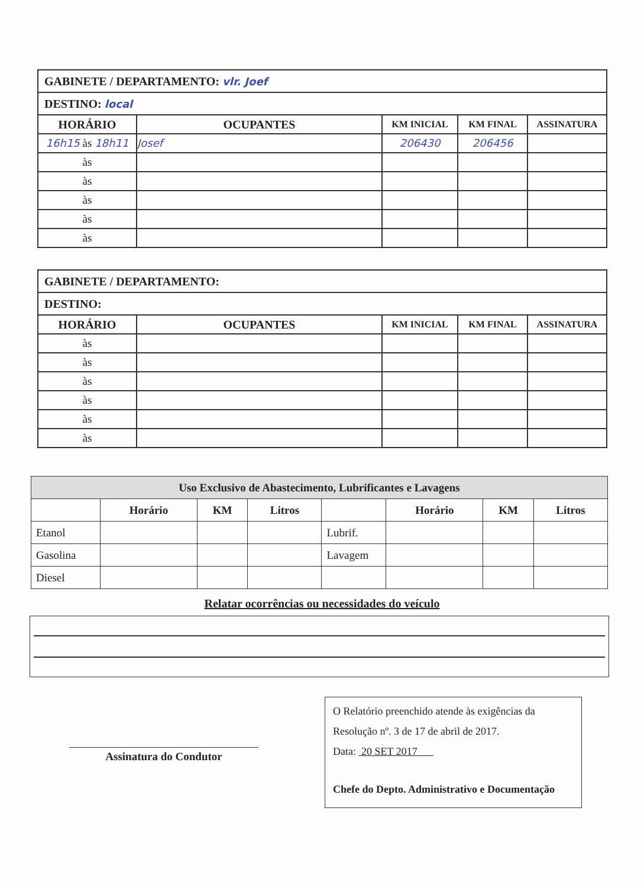| GABINETE / DEPARTAMENTO: vlr. Joef | | | | |
| DESTINO: local | | | | |
| HORÁRIO | OCUPANTES | KM INICIAL | KM FINAL | ASSINATURA |
| 16h15 às 18h11 | Josef | 206430 | 206456 | |
| às | | | | |
| às | | | | |
| às | | | | |
| às | | | | |
| às | | | | |
| GABINETE / DEPARTAMENTO: | | | | |
| DESTINO: | | | | |
| HORÁRIO | OCUPANTES | KM INICIAL | KM FINAL | ASSINATURA |
| às | | | | |
| às | | | | |
| às | | | | |
| às | | | | |
| às | | | | |
| às | | | | |
| Uso Exclusivo de Abastecimento, Lubrificantes e Lavagens | | | | | | | |
| --- | --- | --- | --- | --- | --- | --- | --- |
| | Horário | KM | Litros | | Horário | KM | Litros |
| Etanol | | | | Lubrif. | | | |
| Gasolina | | | | Lavagem | | | |
| Diesel | | | | | | | |
Relatar ocorrências ou necessidades do veículo
Assinatura do Condutor
O Relatório preenchido atende às exigências da
Resolução nº. 3 de 17 de abril de 2017.
Data: 20 SET 2017
Chefe do Depto. Administrativo e Documentação